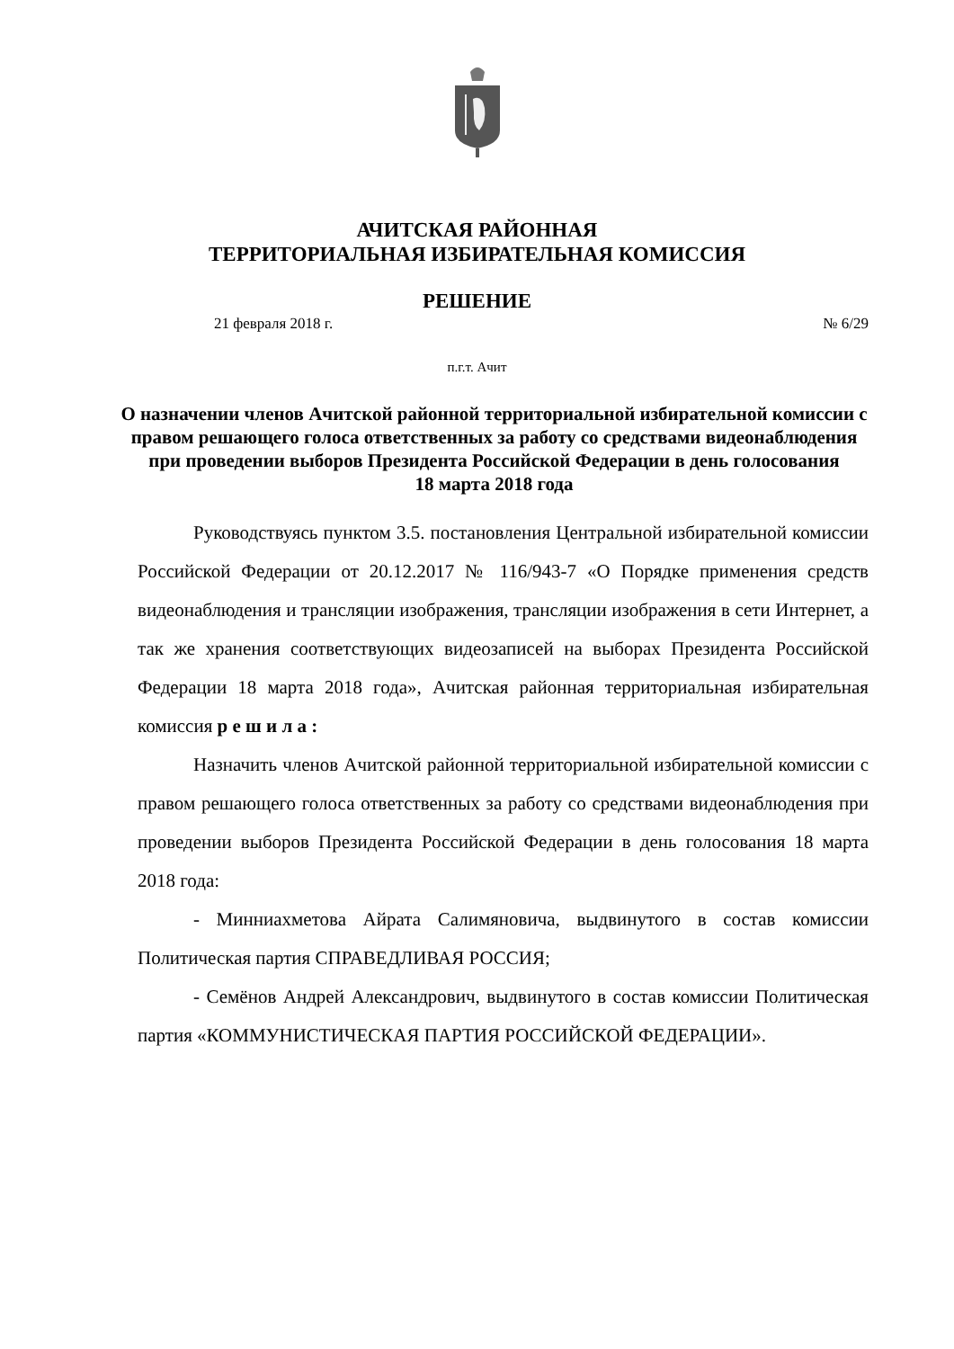АЧИТСКАЯ РАЙОННАЯ
ТЕРРИТОРИАЛЬНАЯ ИЗБИРАТЕЛЬНАЯ КОМИССИЯ
РЕШЕНИЕ
21 февраля 2018 г. № 6/29
п.г.т. Ачит
О назначении членов Ачитской районной территориальной избирательной комиссии с правом решающего голоса ответственных за работу со средствами видеонаблюдения при проведении выборов Президента Российской Федерации в день голосования
18 марта 2018 года
Руководствуясь пунктом 3.5. постановления Центральной избирательной комиссии Российской Федерации от 20.12.2017 № 116/943-7 «О Порядке применения средств видеонаблюдения и трансляции изображения, трансляции изображения в сети Интернет, а так же хранения соответствующих видеозаписей на выборах Президента Российской Федерации 18 марта 2018 года», Ачитская районная территориальная избирательная комиссия р е ш и л а :
Назначить членов Ачитской районной территориальной избирательной комиссии с правом решающего голоса ответственных за работу со средствами видеонаблюдения при проведении выборов Президента Российской Федерации в день голосования 18 марта 2018 года:
- Минниахметова Айрата Салимяновича, выдвинутого в состав комиссии Политическая партия СПРАВЕДЛИВАЯ РОССИЯ;
- Семёнов Андрей Александрович, выдвинутого в состав комиссии Политическая партия «КОММУНИСТИЧЕСКАЯ ПАРТИЯ РОССИЙСКОЙ ФЕДЕРАЦИИ».